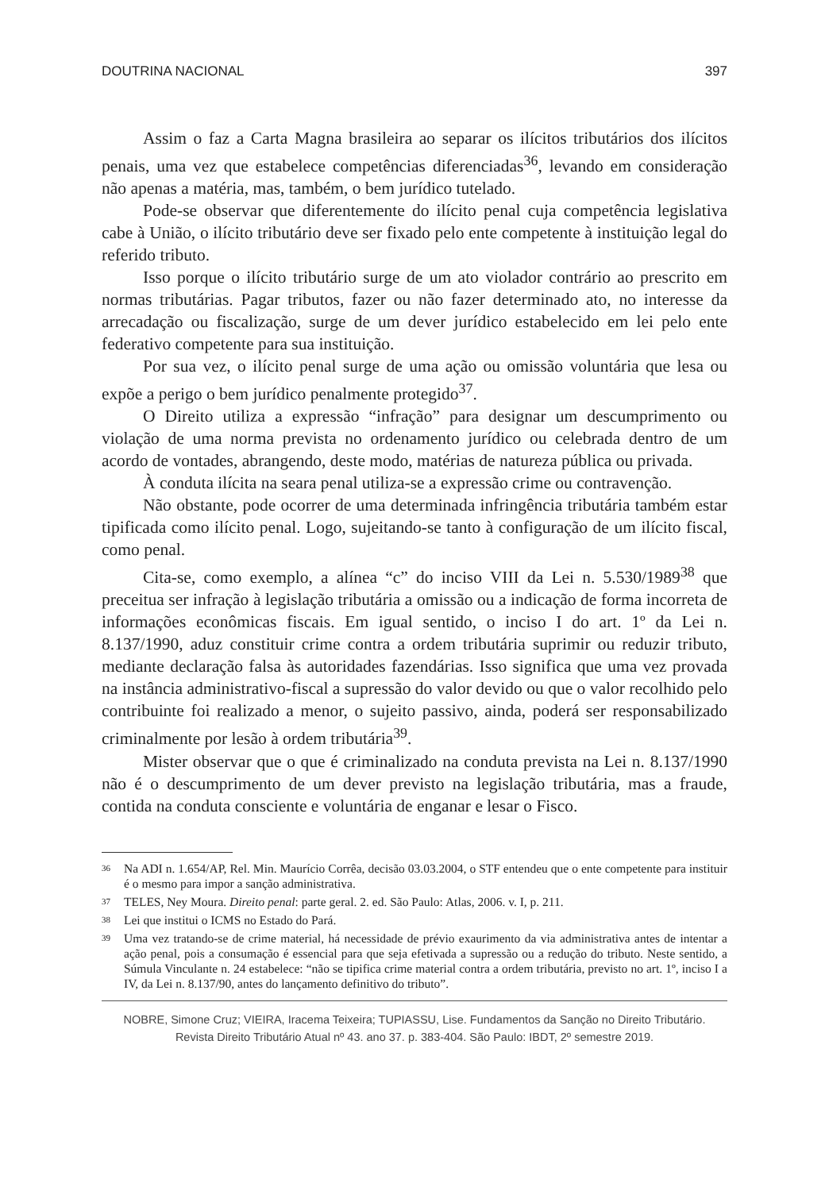DOUTRINA NACIONAL 397
Assim o faz a Carta Magna brasileira ao separar os ilícitos tributários dos ilícitos penais, uma vez que estabelece competências diferenciadas<sup>36</sup>, levando em consideração não apenas a matéria, mas, também, o bem jurídico tutelado.
Pode-se observar que diferentemente do ilícito penal cuja competência legislativa cabe à União, o ilícito tributário deve ser fixado pelo ente competente à instituição legal do referido tributo.
Isso porque o ilícito tributário surge de um ato violador contrário ao prescrito em normas tributárias. Pagar tributos, fazer ou não fazer determinado ato, no interesse da arrecadação ou fiscalização, surge de um dever jurídico estabelecido em lei pelo ente federativo competente para sua instituição.
Por sua vez, o ilícito penal surge de uma ação ou omissão voluntária que lesa ou expõe a perigo o bem jurídico penalmente protegido<sup>37</sup>.
O Direito utiliza a expressão “infração” para designar um descumprimento ou violação de uma norma prevista no ordenamento jurídico ou celebrada dentro de um acordo de vontades, abrangendo, deste modo, matérias de natureza pública ou privada.
À conduta ilícita na seara penal utiliza-se a expressão crime ou contravenção.
Não obstante, pode ocorrer de uma determinada infringência tributária também estar tipificada como ilícito penal. Logo, sujeitando-se tanto à configuração de um ilícito fiscal, como penal.
Cita-se, como exemplo, a alínea “c” do inciso VIII da Lei n. 5.530/1989<sup>38</sup> que preceitua ser infração à legislação tributária a omissão ou a indicação de forma incorreta de informações econômicas fiscais. Em igual sentido, o inciso I do art. 1º da Lei n. 8.137/1990, aduz constituir crime contra a ordem tributária suprimir ou reduzir tributo, mediante declaração falsa às autoridades fazendárias. Isso significa que uma vez provada na instância administrativo-fiscal a supressão do valor devido ou que o valor recolhido pelo contribuinte foi realizado a menor, o sujeito passivo, ainda, poderá ser responsabilizado criminalmente por lesão à ordem tributária<sup>39</sup>.
Mister observar que o que é criminalizado na conduta prevista na Lei n. 8.137/1990 não é o descumprimento de um dever previsto na legislação tributária, mas a fraude, contida na conduta consciente e voluntária de enganar e lesar o Fisco.
36 Na ADI n. 1.654/AP, Rel. Min. Maurício Corrêa, decisão 03.03.2004, o STF entendeu que o ente competente para instituir é o mesmo para impor a sanção administrativa.
37 TELES, Ney Moura. Direito penal: parte geral. 2. ed. São Paulo: Atlas, 2006. v. I, p. 211.
38 Lei que institui o ICMS no Estado do Pará.
39 Uma vez tratando-se de crime material, há necessidade de prévio exaurimento da via administrativa antes de intentar a ação penal, pois a consumação é essencial para que seja efetivada a supressão ou a redução do tributo. Neste sentido, a Súmula Vinculante n. 24 estabelece: “não se tipifica crime material contra a ordem tributária, previsto no art. 1º, inciso I a IV, da Lei n. 8.137/90, antes do lançamento definitivo do tributo”.
NOBRE, Simone Cruz; VIEIRA, Iracema Teixeira; TUPIASSU, Lise. Fundamentos da Sanção no Direito Tributário.
Revista Direito Tributário Atual nº 43. ano 37. p. 383-404. São Paulo: IBDT, 2º semestre 2019.